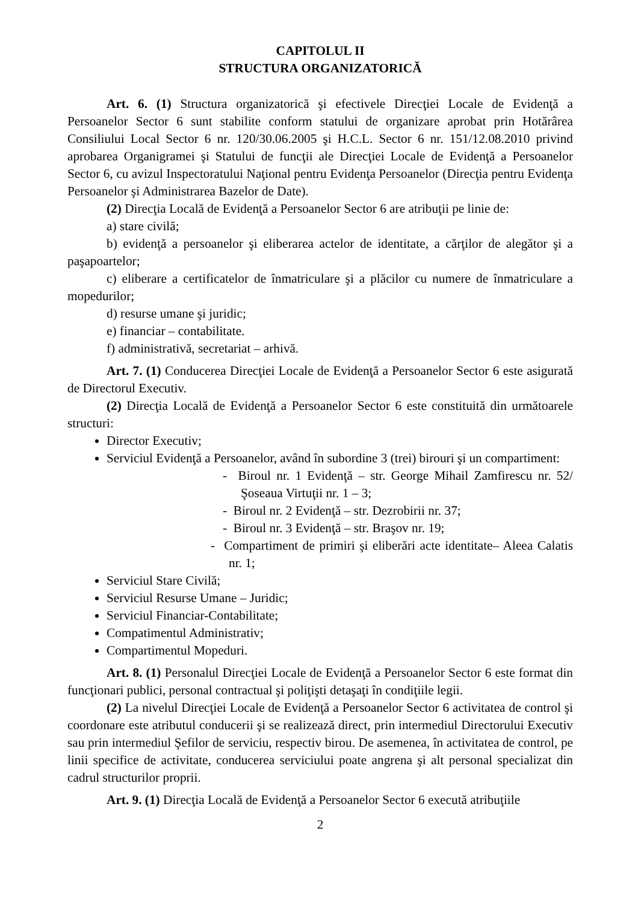CAPITOLUL II
STRUCTURA ORGANIZATORICĂ
Art. 6. (1) Structura organizatorică şi efectivele Direcţiei Locale de Evidenţă a Persoanelor Sector 6 sunt stabilite conform statului de organizare aprobat prin Hotărârea Consiliului Local Sector 6 nr. 120/30.06.2005 şi H.C.L. Sector 6 nr. 151/12.08.2010 privind aprobarea Organigramei şi Statului de funcţii ale Direcţiei Locale de Evidenţă a Persoanelor Sector 6, cu avizul Inspectoratului Naţional pentru Evidenţa Persoanelor (Direcţia pentru Evidenţa Persoanelor şi Administrarea Bazelor de Date).
(2) Direcţia Locală de Evidenţă a Persoanelor Sector 6 are atribuţii pe linie de:
a) stare civilă;
b) evidenţă a persoanelor şi eliberarea actelor de identitate, a cărţilor de alegător şi a paşapoartelor;
c) eliberare a certificatelor de înmatriculare şi a plăcilor cu numere de înmatriculare a mopedurilor;
d) resurse umane şi juridic;
e) financiar – contabilitate.
f) administrativă, secretariat – arhivă.
Art. 7. (1) Conducerea Direcţiei Locale de Evidenţă a Persoanelor Sector 6 este asigurată de Directorul Executiv.
(2) Direcţia Locală de Evidenţă a Persoanelor Sector 6 este constituită din următoarele structuri:
Director Executiv;
Serviciul Evidenţă a Persoanelor, având în subordine 3 (trei) birouri şi un compartiment:
- Biroul nr. 1 Evidenţă – str. George Mihail Zamfirescu nr. 52/Şoseaua Virtuţii nr. 1 – 3;
- Biroul nr. 2 Evidenţă – str. Dezrobirii nr. 37;
- Biroul nr. 3 Evidenţă – str. Braşov nr. 19;
- Compartiment de primiri şi eliberări acte identitate– Aleea Calatis nr. 1;
Serviciul Stare Civilă;
Serviciul Resurse Umane – Juridic;
Serviciul Financiar-Contabilitate;
Compatimentul Administrativ;
Compartimentul Mopeduri.
Art. 8. (1) Personalul Direcţiei Locale de Evidenţă a Persoanelor Sector 6 este format din funcţionari publici, personal contractual şi poliţişti detaşaţi în condiţiile legii.
(2) La nivelul Direcţiei Locale de Evidenţă a Persoanelor Sector 6 activitatea de control şi coordonare este atributul conducerii şi se realizează direct, prin intermediul Directorului Executiv sau prin intermediul Şefilor de serviciu, respectiv birou. De asemenea, în activitatea de control, pe linii specifice de activitate, conducerea serviciului poate angrena şi alt personal specializat din cadrul structurilor proprii.
Art. 9. (1) Direcţia Locală de Evidenţă a Persoanelor Sector 6 execută atribuţiile
2